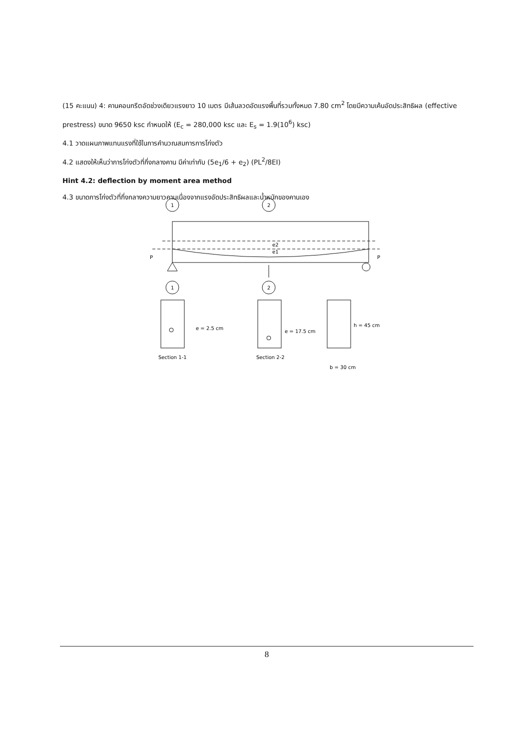(15 คะแนน) 4: คานคอนกรีตอัดช่วงเดียวแรงยาว 10 เมตร มีเส้นลวดอัดแรงพื้นที่รวมทั้งหมด 7.80 cm<sup>2</sup> โดยมีความเค้นอัดประสิทธิผล (effective prestress) ขนาด 9650 ksc กำหนดให้ (E<sub>c</sub> = 280,000 ksc และ E<sub>s</sub> = 1.9(10<sup>6</sup>) ksc)
4.1 วาดแผนภาพแทนแรงที่ใช้ในการคำนวณสมการการโก่งตัว
4.2 แสดงให้เห็นว่าการโก่งตัวที่กึ่งกลางคาน มีค่าเท่ากับ (5e<sub>1</sub>/6 + e<sub>2</sub>) (PL<sup>2</sup>/8EI)
Hint 4.2: deflection by moment area method
4.3 ขนาดการโก่งตัวที่กึ่งกลางความยาวคานเนื่องจากแรงอัดประสิทธิผลและน้ำหนักของคานเอง
P
P
1
2
1
2
e2
e1
e = 2.5 cm
e = 17.5 cm
h = 45 cm
Section 1-1
Section 2-2
b = 30 cm
8